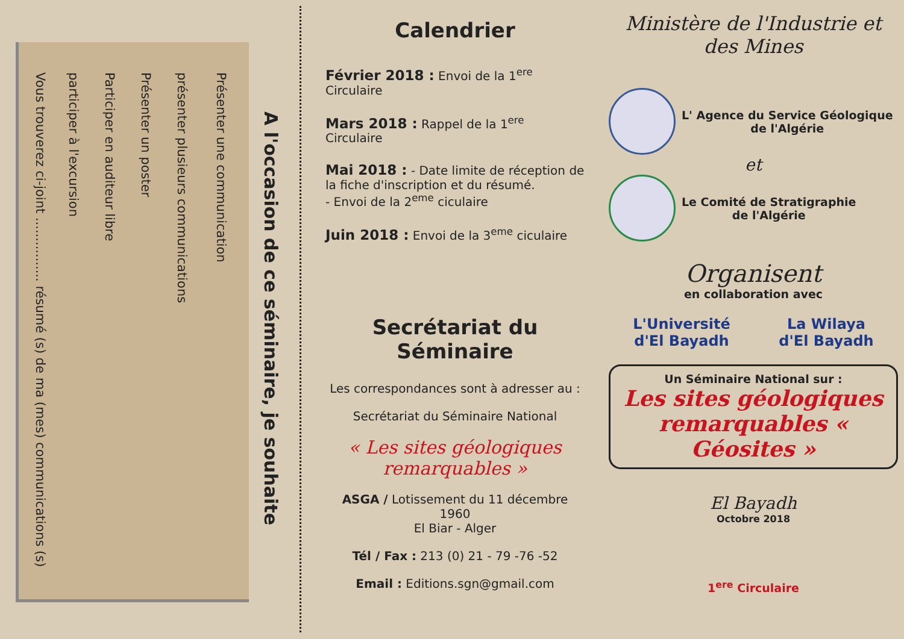Présenter une communication
présenter plusieurs communications
Présenter un poster
Participer en auditeur libre
participer à l'excursion
Vous trouverez ci-joint ................ résumé (s) de ma (mes) communications (s)
A l'occasion de ce séminaire, je souhaite
Calendrier
Février 2018 : Envoi de la 1<sup>ere</sup> Circulaire
Mars 2018 : Rappel de la 1<sup>ere</sup> Circulaire
Mai 2018 : - Date limite de réception de la fiche d'inscription et du résumé.
- Envoi de la 2<sup>eme</sup> ciculaire
Juin 2018 : Envoi de la 3<sup>eme</sup> ciculaire
Secrétariat du Séminaire
Les correspondances sont à adresser au :
Secrétariat du Séminaire National
« Les sites géologiques
remarquables »
ASGA / Lotissement du 11 décembre 1960
El Biar - Alger
Tél / Fax : 213 (0) 21 - 79 -76 -52
Email : Editions.sgn@gmail.com
Ministère de l'Industrie et des Mines
L' Agence du Service Géologique
de l'Algérie
et
Le Comité de Stratigraphie
de l'Algérie
Organisent
en collaboration avec
L'Université
d'El Bayadh
La Wilaya
d'El Bayadh
Un Séminaire National sur :
Les sites géologiques remarquables « Géosites »
El Bayadh
Octobre 2018
1<sup>ere</sup> Circulaire